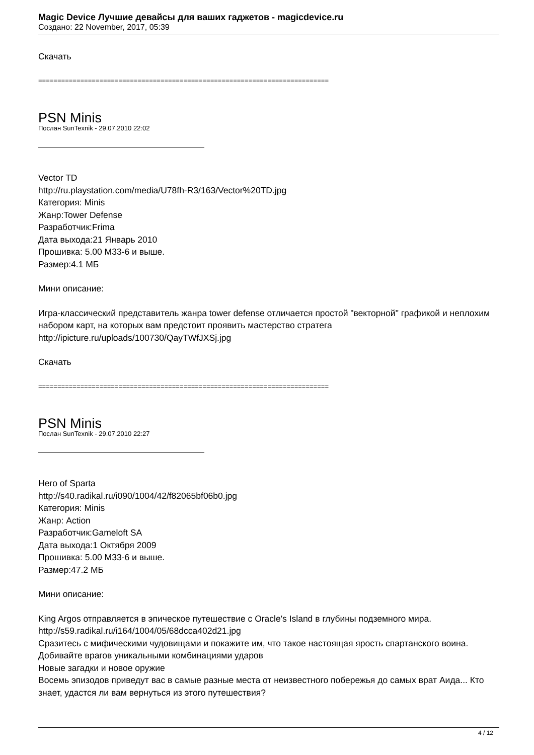Magic Device Лучшие девайсы для ваших гаджетов - magicdevice.ru
Создано: 22 November, 2017, 05:39
Скачать
============================================================================
PSN Minis
Послан SunTexnik - 29.07.2010 22:02
Vector TD
http://ru.playstation.com/media/U78fh-R3/163/Vector%20TD.jpg
Категория: Minis
Жанр:Tower Defense
Разработчик:Frima
Дата выхода:21 Январь 2010
Прошивка: 5.00 M33-6 и выше.
Размер:4.1 МБ
Мини описание:
Игра-классический представитель жанра tower defense отличается простой "векторной" графикой и неплохим набором карт, на которых вам предстоит проявить мастерство стратега
http://ipicture.ru/uploads/100730/QayTWfJXSj.jpg
Скачать
============================================================================
PSN Minis
Послан SunTexnik - 29.07.2010 22:27
Hero of Sparta
http://s40.radikal.ru/i090/1004/42/f82065bf06b0.jpg
Категория: Minis
Жанр: Action
Разработчик:Gameloft SA
Дата выхода:1 Октября 2009
Прошивка: 5.00 M33-6 и выше.
Размер:47.2 МБ
Мини описание:
King Argos отправляется в эпическое путешествие с Oracle's Island в глубины подземного мира.
http://s59.radikal.ru/i164/1004/05/68dcca402d21.jpg
Сразитесь с мифическими чудовищами и покажите им, что такое настоящая ярость спартанского воина.
Добивайте врагов уникальными комбинациями ударов
Новые загадки и новое оружие
Восемь эпизодов приведут вас в самые разные места от неизвестного побережья до самых врат Аида... Кто знает, удастся ли вам вернуться из этого путешествия?
4 / 12